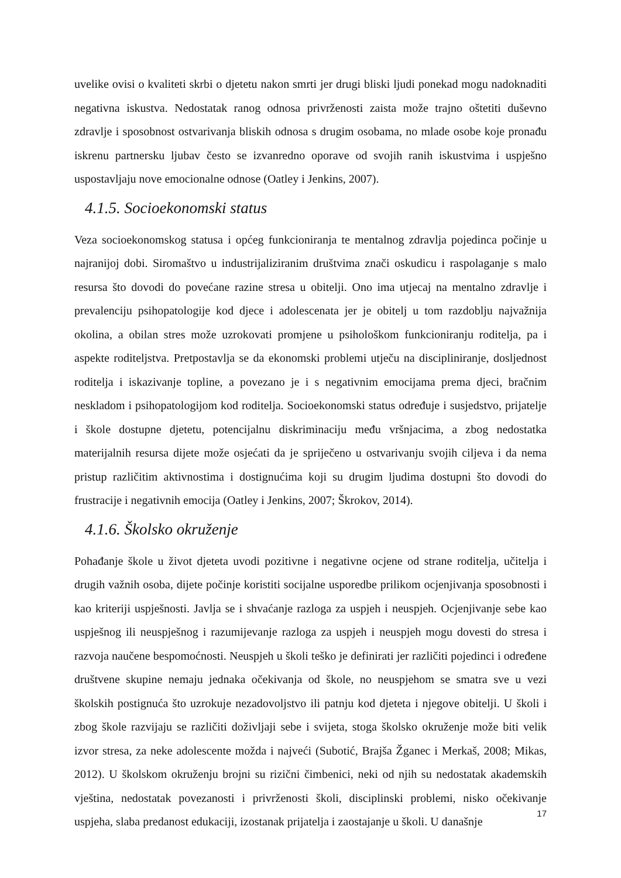uvelike ovisi o kvaliteti skrbi o djetetu nakon smrti jer drugi bliski ljudi ponekad mogu nadoknaditi negativna iskustva. Nedostatak ranog odnosa privrženosti zaista može trajno oštetiti duševno zdravlje i sposobnost ostvarivanja bliskih odnosa s drugim osobama, no mlade osobe koje pronađu iskrenu partnersku ljubav često se izvanredno oporave od svojih ranih iskustvima i uspješno uspostavljaju nove emocionalne odnose (Oatley i Jenkins, 2007).
4.1.5. Socioekonomski status
Veza socioekonomskog statusa i općeg funkcioniranja te mentalnog zdravlja pojedinca počinje u najranijoj dobi. Siromaštvo u industrijaliziranim društvima znači oskudicu i raspolaganje s malo resursa što dovodi do povećane razine stresa u obitelji. Ono ima utjecaj na mentalno zdravlje i prevalenciju psihopatologije kod djece i adolescenata jer je obitelj u tom razdoblju najvažnija okolina, a obilan stres može uzrokovati promjene u psihološkom funkcioniranju roditelja, pa i aspekte roditeljstva. Pretpostavlja se da ekonomski problemi utječu na discipliniranje, dosljednost roditelja i iskazivanje topline, a povezano je i s negativnim emocijama prema djeci, bračnim neskladom i psihopatologijom kod roditelja. Socioekonomski status određuje i susjedstvo, prijatelje i škole dostupne djetetu, potencijalnu diskriminaciju među vršnjacima, a zbog nedostatka materijalnih resursa dijete može osjećati da je spriječeno u ostvarivanju svojih ciljeva i da nema pristup različitim aktivnostima i dostignućima koji su drugim ljudima dostupni što dovodi do frustracije i negativnih emocija (Oatley i Jenkins, 2007; Škrokov, 2014).
4.1.6. Školsko okruženje
Pohađanje škole u život djeteta uvodi pozitivne i negativne ocjene od strane roditelja, učitelja i drugih važnih osoba, dijete počinje koristiti socijalne usporedbe prilikom ocjenjivanja sposobnosti i kao kriteriji uspješnosti. Javlja se i shvaćanje razloga za uspjeh i neuspjeh. Ocjenjivanje sebe kao uspješnog ili neuspješnog i razumijevanje razloga za uspjeh i neuspjeh mogu dovesti do stresa i razvoja naučene bespomoćnosti. Neuspjeh u školi teško je definirati jer različiti pojedinci i određene društvene skupine nemaju jednaka očekivanja od škole, no neuspjehom se smatra sve u vezi školskih postignuća što uzrokuje nezadovoljstvo ili patnju kod djeteta i njegove obitelji. U školi i zbog škole razvijaju se različiti doživljaji sebe i svijeta, stoga školsko okruženje može biti velik izvor stresa, za neke adolescente možda i najveći (Subotić, Brajša Žganec i Merkaš, 2008; Mikas, 2012). U školskom okruženju brojni su rizični čimbenici, neki od njih su nedostatak akademskih vještina, nedostatak povezanosti i privrženosti školi, disciplinski problemi, nisko očekivanje uspjeha, slaba predanost edukaciji, izostanak prijatelja i zaostajanje u školi. U današnje
17